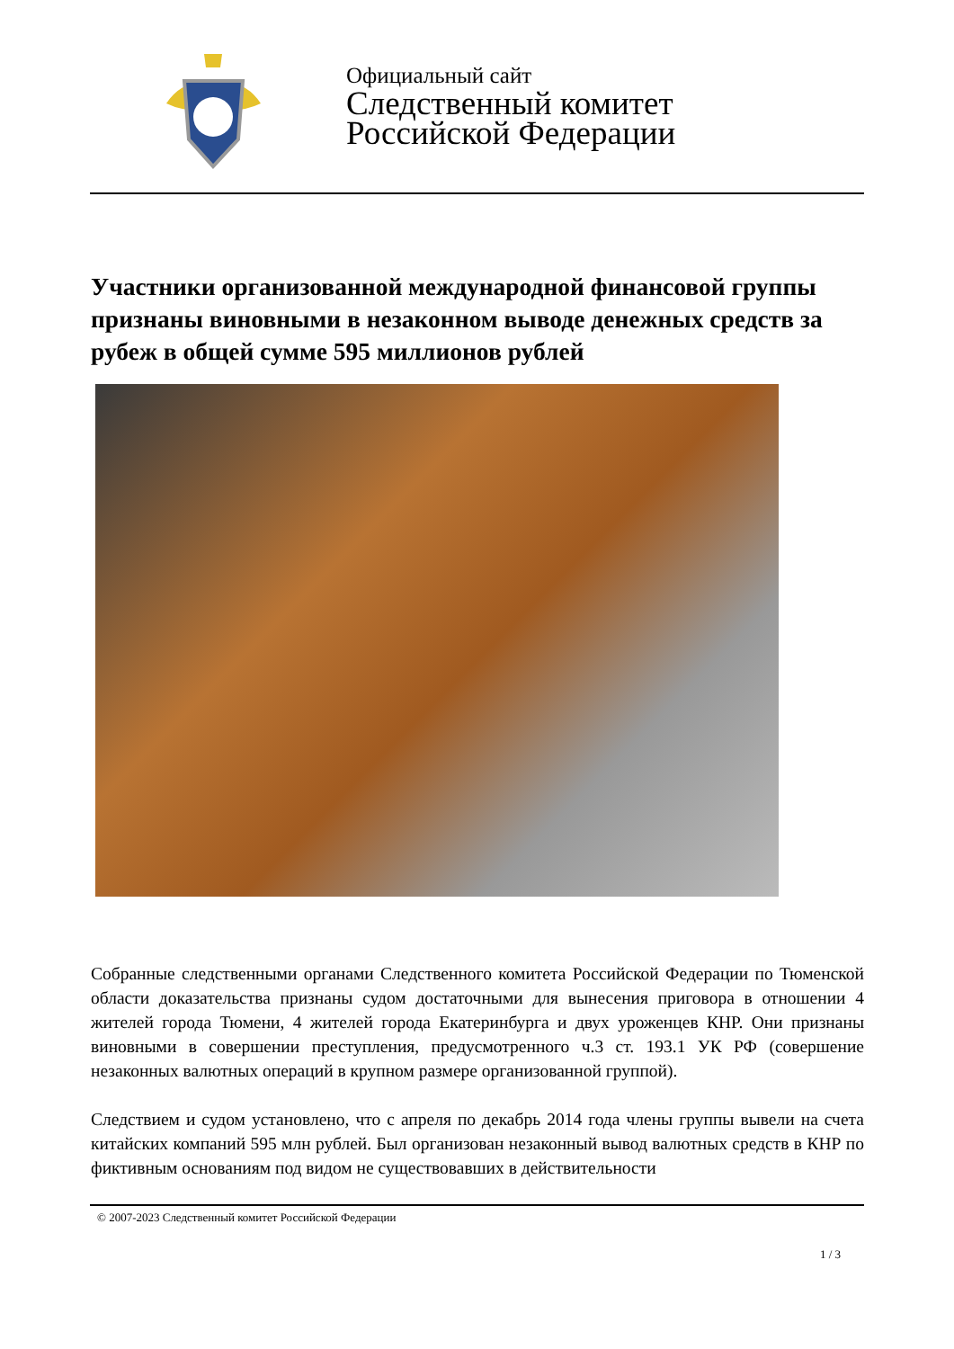Официальный сайт
Следственный комитет
Российской Федерации
Участники организованной международной финансовой группы признаны виновными в незаконном выводе денежных средств за рубеж в общей сумме 595 миллионов рублей
Собранные следственными органами Следственного комитета Российской Федерации по Тюменской области доказательства признаны судом достаточными для вынесения приговора в отношении 4 жителей города Тюмени, 4 жителей города Екатеринбурга и двух уроженцев КНР. Они признаны виновными в совершении преступления, предусмотренного ч.3 ст. 193.1 УК РФ (совершение незаконных валютных операций в крупном размере организованной группой).
Следствием и судом установлено, что с апреля по декабрь 2014 года члены группы вывели на счета китайских компаний 595 млн рублей. Был организован незаконный вывод валютных средств в КНР по фиктивным основаниям под видом не существовавших в действительности
© 2007-2023 Следственный комитет Российской Федерации
1 / 3